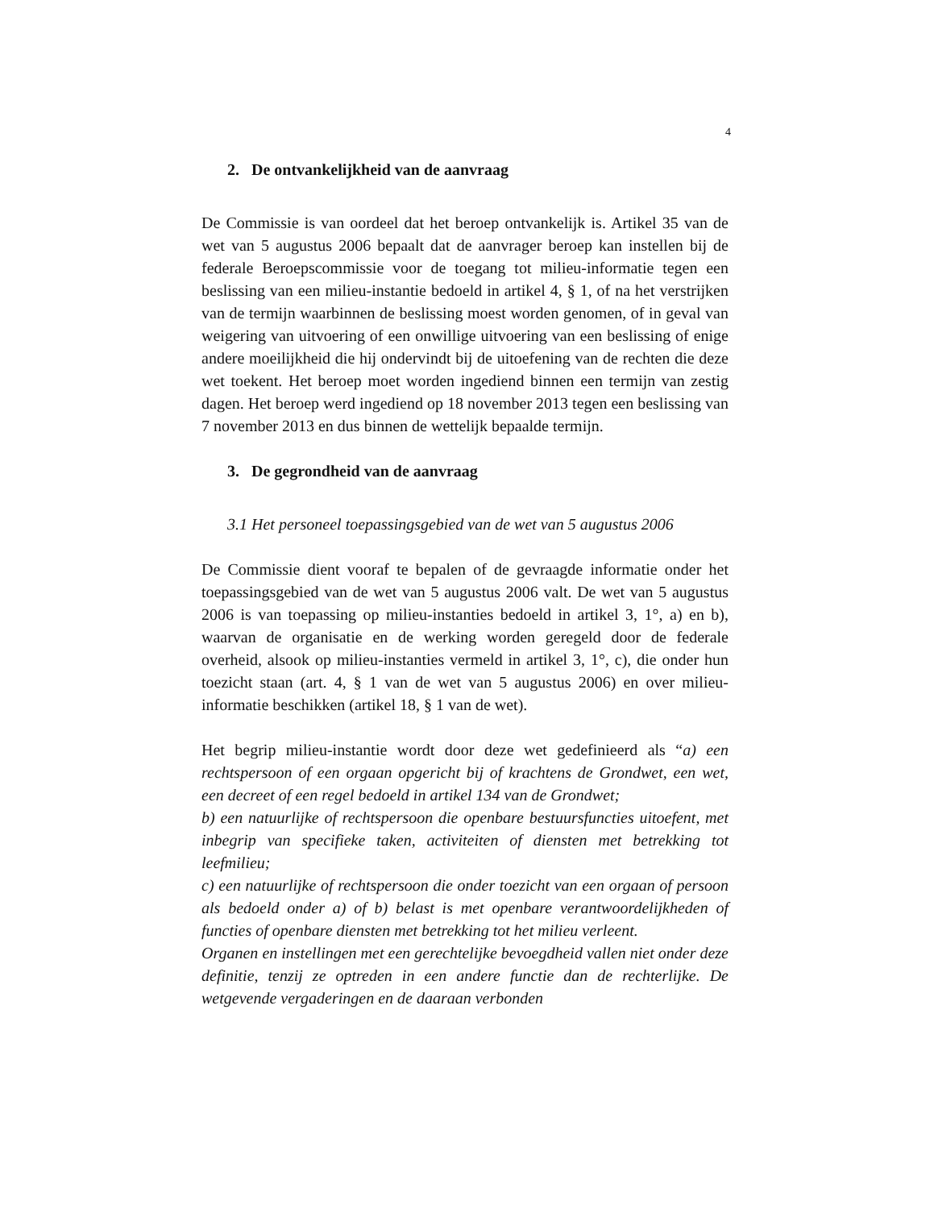4
2. De ontvankelijkheid van de aanvraag
De Commissie is van oordeel dat het beroep ontvankelijk is. Artikel 35 van de wet van 5 augustus 2006 bepaalt dat de aanvrager beroep kan instellen bij de federale Beroepscommissie voor de toegang tot milieu-informatie tegen een beslissing van een milieu-instantie bedoeld in artikel 4, § 1, of na het verstrijken van de termijn waarbinnen de beslissing moest worden genomen, of in geval van weigering van uitvoering of een onwillige uitvoering van een beslissing of enige andere moeilijkheid die hij ondervindt bij de uitoefening van de rechten die deze wet toekent. Het beroep moet worden ingediend binnen een termijn van zestig dagen. Het beroep werd ingediend op 18 november 2013 tegen een beslissing van 7 november 2013 en dus binnen de wettelijk bepaalde termijn.
3. De gegrondheid van de aanvraag
3.1 Het personeel toepassingsgebied van de wet van 5 augustus 2006
De Commissie dient vooraf te bepalen of de gevraagde informatie onder het toepassingsgebied van de wet van 5 augustus 2006 valt. De wet van 5 augustus 2006 is van toepassing op milieu-instanties bedoeld in artikel 3, 1°, a) en b), waarvan de organisatie en de werking worden geregeld door de federale overheid, alsook op milieu-instanties vermeld in artikel 3, 1°, c), die onder hun toezicht staan (art. 4, § 1 van de wet van 5 augustus 2006) en over milieu-informatie beschikken (artikel 18, § 1 van de wet).
Het begrip milieu-instantie wordt door deze wet gedefinieerd als “a) een rechtspersoon of een orgaan opgericht bij of krachtens de Grondwet, een wet, een decreet of een regel bedoeld in artikel 134 van de Grondwet;
b) een natuurlijke of rechtspersoon die openbare bestuursfuncties uitoefent, met inbegrip van specifieke taken, activiteiten of diensten met betrekking tot leefmilieu;
c) een natuurlijke of rechtspersoon die onder toezicht van een orgaan of persoon als bedoeld onder a) of b) belast is met openbare verantwoordelijkheden of functies of openbare diensten met betrekking tot het milieu verleent.
Organen en instellingen met een gerechtelijke bevoegdheid vallen niet onder deze definitie, tenzij ze optreden in een andere functie dan de rechterlijke. De wetgevende vergaderingen en de daaraan verbonden